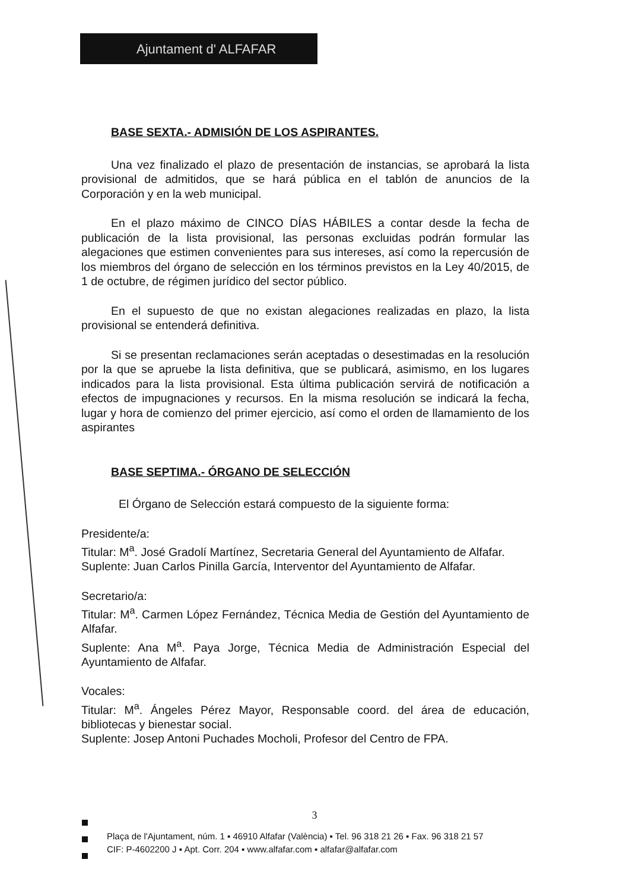Ajuntament d' ALFAFAR
BASE SEXTA.- ADMISIÓN DE LOS ASPIRANTES.
Una vez finalizado el plazo de presentación de instancias, se aprobará la lista provisional de admitidos, que se hará pública en el tablón de anuncios de la Corporación y en la web municipal.
En el plazo máximo de CINCO DÍAS HÁBILES a contar desde la fecha de publicación de la lista provisional, las personas excluidas podrán formular las alegaciones que estimen convenientes para sus intereses, así como la repercusión de los miembros del órgano de selección en los términos previstos en la Ley 40/2015, de 1 de octubre, de régimen jurídico del sector público.
En el supuesto de que no existan alegaciones realizadas en plazo, la lista provisional se entenderá definitiva.
Si se presentan reclamaciones serán aceptadas o desestimadas en la resolución por la que se apruebe la lista definitiva, que se publicará, asimismo, en los lugares indicados para la lista provisional. Esta última publicación servirá de notificación a efectos de impugnaciones y recursos. En la misma resolución se indicará la fecha, lugar y hora de comienzo del primer ejercicio, así como el orden de llamamiento de los aspirantes
BASE SEPTIMA.- ÓRGANO DE SELECCIÓN
El Órgano de Selección estará compuesto de la siguiente forma:
Presidente/a:
Titular: M<sup>a</sup>. José Gradolí Martínez, Secretaria General del Ayuntamiento de Alfafar.
Suplente: Juan Carlos Pinilla García, Interventor del Ayuntamiento de Alfafar.
Secretario/a:
Titular: M<sup>a</sup>. Carmen López Fernández, Técnica Media de Gestión del Ayuntamiento de Alfafar.
Suplente: Ana M<sup>a</sup>. Paya Jorge, Técnica Media de Administración Especial del Ayuntamiento de Alfafar.
Vocales:
Titular: M<sup>a</sup>. Ángeles Pérez Mayor, Responsable coord. del área de educación, bibliotecas y bienestar social.
Suplente: Josep Antoni Puchades Mocholi, Profesor del Centro de FPA.
3
Plaça de l'Ajuntament, núm. 1 ▪ 46910 Alfafar (València) ▪ Tel. 96 318 21 26 ▪ Fax. 96 318 21 57
CIF: P-4602200 J ▪ Apt. Corr. 204 ▪ www.alfafar.com ▪ alfafar@alfafar.com